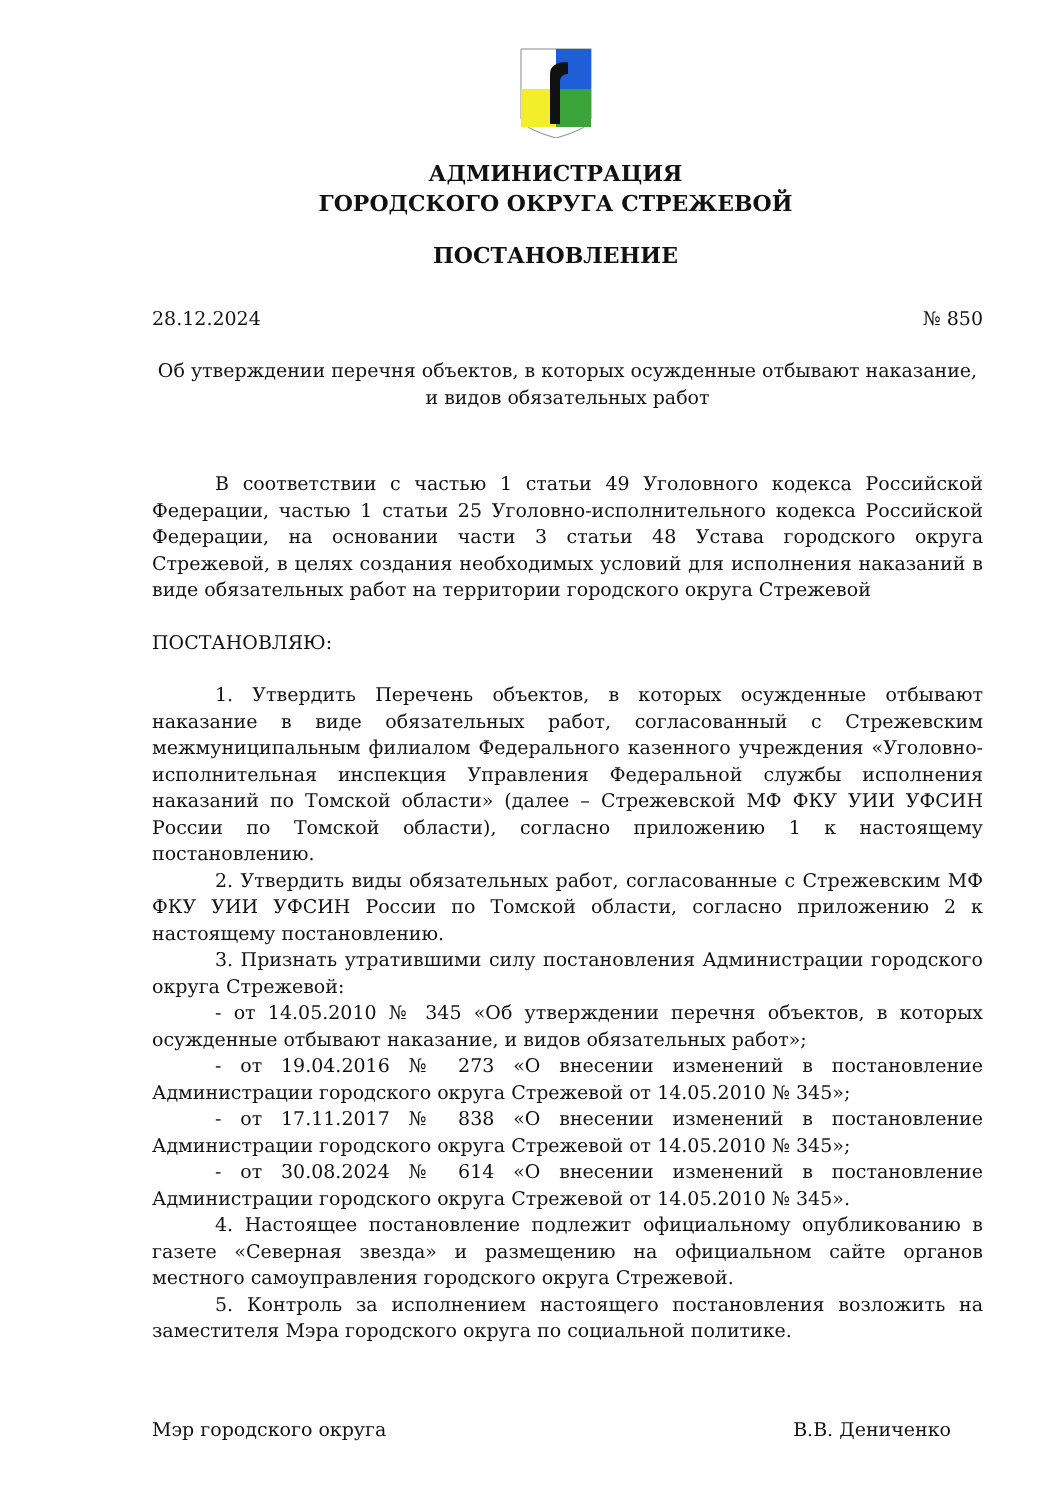АДМИНИСТРАЦИЯ
ГОРОДСКОГО ОКРУГА СТРЕЖЕВОЙ
ПОСТАНОВЛЕНИЕ
28.12.2024 № 850
Об утверждении перечня объектов, в которых осужденные отбывают наказание,
и видов обязательных работ
В соответствии с частью 1 статьи 49 Уголовного кодекса Российской Федерации, частью 1 статьи 25 Уголовно-исполнительного кодекса Российской Федерации, на основании части 3 статьи 48 Устава городского округа Стрежевой, в целях создания необходимых условий для исполнения наказаний в виде обязательных работ на территории городского округа Стрежевой
ПОСТАНОВЛЯЮ:
1. Утвердить Перечень объектов, в которых осужденные отбывают наказание в виде обязательных работ, согласованный с Стрежевским межмуниципальным филиалом Федерального казенного учреждения «Уголовно-исполнительная инспекция Управления Федеральной службы исполнения наказаний по Томской области» (далее – Стрежевской МФ ФКУ УИИ УФСИН России по Томской области), согласно приложению 1 к настоящему постановлению.
2. Утвердить виды обязательных работ, согласованные с Стрежевским МФ ФКУ УИИ УФСИН России по Томской области, согласно приложению 2 к настоящему постановлению.
3. Признать утратившими силу постановления Администрации городского округа Стрежевой:
- от 14.05.2010 № 345 «Об утверждении перечня объектов, в которых осужденные отбывают наказание, и видов обязательных работ»;
- от 19.04.2016 № 273 «О внесении изменений в постановление Администрации городского округа Стрежевой от 14.05.2010 № 345»;
- от 17.11.2017 № 838 «О внесении изменений в постановление Администрации городского округа Стрежевой от 14.05.2010 № 345»;
- от 30.08.2024 № 614 «О внесении изменений в постановление Администрации городского округа Стрежевой от 14.05.2010 № 345».
4. Настоящее постановление подлежит официальному опубликованию в газете «Северная звезда» и размещению на официальном сайте органов местного самоуправления городского округа Стрежевой.
5. Контроль за исполнением настоящего постановления возложить на заместителя Мэра городского округа по социальной политике.
Мэр городского округа В.В. Дениченко